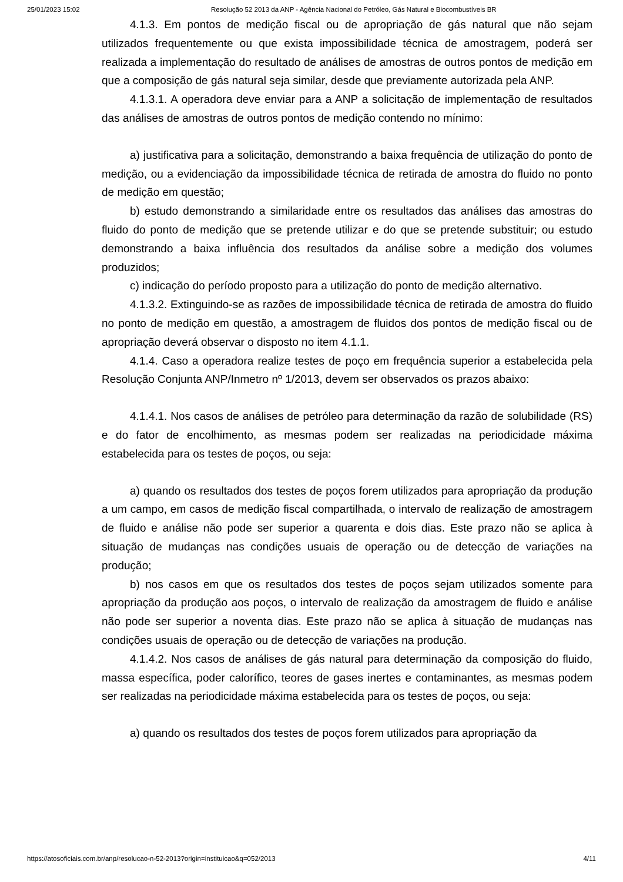25/01/2023 15:02 Resolução 52 2013 da ANP - Agência Nacional do Petróleo, Gás Natural e Biocombustíveis BR
4.1.3. Em pontos de medição fiscal ou de apropriação de gás natural que não sejam utilizados frequentemente ou que exista impossibilidade técnica de amostragem, poderá ser realizada a implementação do resultado de análises de amostras de outros pontos de medição em que a composição de gás natural seja similar, desde que previamente autorizada pela ANP.
4.1.3.1. A operadora deve enviar para a ANP a solicitação de implementação de resultados das análises de amostras de outros pontos de medição contendo no mínimo:
a) justificativa para a solicitação, demonstrando a baixa frequência de utilização do ponto de medição, ou a evidenciação da impossibilidade técnica de retirada de amostra do fluido no ponto de medição em questão;
b) estudo demonstrando a similaridade entre os resultados das análises das amostras do fluido do ponto de medição que se pretende utilizar e do que se pretende substituir; ou estudo demonstrando a baixa influência dos resultados da análise sobre a medição dos volumes produzidos;
c) indicação do período proposto para a utilização do ponto de medição alternativo.
4.1.3.2. Extinguindo-se as razões de impossibilidade técnica de retirada de amostra do fluido no ponto de medição em questão, a amostragem de fluidos dos pontos de medição fiscal ou de apropriação deverá observar o disposto no item 4.1.1.
4.1.4. Caso a operadora realize testes de poço em frequência superior a estabelecida pela Resolução Conjunta ANP/Inmetro nº 1/2013, devem ser observados os prazos abaixo:
4.1.4.1. Nos casos de análises de petróleo para determinação da razão de solubilidade (RS) e do fator de encolhimento, as mesmas podem ser realizadas na periodicidade máxima estabelecida para os testes de poços, ou seja:
a) quando os resultados dos testes de poços forem utilizados para apropriação da produção a um campo, em casos de medição fiscal compartilhada, o intervalo de realização de amostragem de fluido e análise não pode ser superior a quarenta e dois dias. Este prazo não se aplica à situação de mudanças nas condições usuais de operação ou de detecção de variações na produção;
b) nos casos em que os resultados dos testes de poços sejam utilizados somente para apropriação da produção aos poços, o intervalo de realização da amostragem de fluido e análise não pode ser superior a noventa dias. Este prazo não se aplica à situação de mudanças nas condições usuais de operação ou de detecção de variações na produção.
4.1.4.2. Nos casos de análises de gás natural para determinação da composição do fluido, massa específica, poder calorífico, teores de gases inertes e contaminantes, as mesmas podem ser realizadas na periodicidade máxima estabelecida para os testes de poços, ou seja:
a) quando os resultados dos testes de poços forem utilizados para apropriação da
https://atosoficiais.com.br/anp/resolucao-n-52-2013?origin=instituicao&q=052/2013 4/11